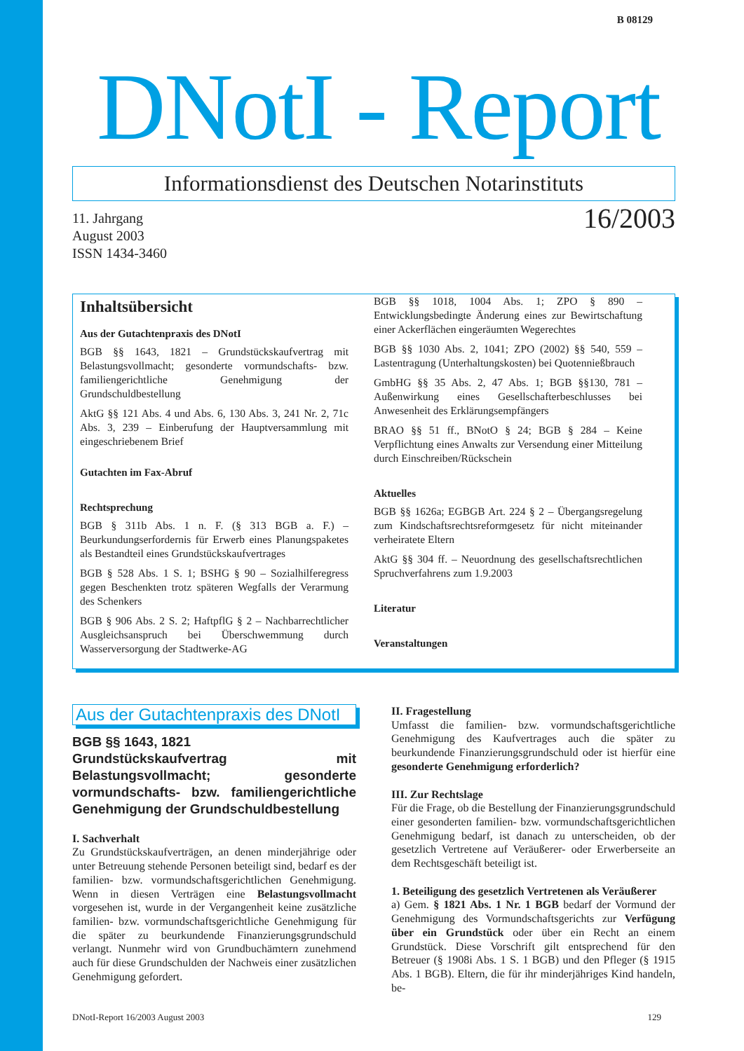B 08129
DNotI - Report
Informationsdienst des Deutschen Notarinstituts
11. Jahrgang
August 2003
ISSN 1434-3460
16/2003
Inhaltsübersicht
Aus der Gutachtenpraxis des DNotI
BGB §§ 1643, 1821 – Grundstückskaufvertrag mit Belastungsvollmacht; gesonderte vormundschafts- bzw. familiengerichtliche Genehmigung der Grundschuldbestellung
AktG §§ 121 Abs. 4 und Abs. 6, 130 Abs. 3, 241 Nr. 2, 71c Abs. 3, 239 – Einberufung der Hauptversammlung mit eingeschriebenem Brief
Gutachten im Fax-Abruf
Rechtsprechung
BGB § 311b Abs. 1 n. F. (§ 313 BGB a. F.) – Beurkundungserfordernis für Erwerb eines Planungspaketes als Bestandteil eines Grundstückskaufvertrages
BGB § 528 Abs. 1 S. 1; BSHG § 90 – Sozialhilferegress gegen Beschenkten trotz späteren Wegfalls der Verarmung des Schenkers
BGB § 906 Abs. 2 S. 2; HaftpflG § 2 – Nachbarrechtlicher Ausgleichsanspruch bei Überschwemmung durch Wasserversorgung der Stadtwerke-AG
BGB §§ 1018, 1004 Abs. 1; ZPO § 890 – Entwicklungsbedingte Änderung eines zur Bewirtschaftung einer Ackerflächen eingeräumten Wegerechtes
BGB §§ 1030 Abs. 2, 1041; ZPO (2002) §§ 540, 559 – Lastentragung (Unterhaltungskosten) bei Quotennießbrauch
GmbHG §§ 35 Abs. 2, 47 Abs. 1; BGB §§130, 781 – Außenwirkung eines Gesellschafterbeschlusses bei Anwesenheit des Erklärungsempfängers
BRAO §§ 51 ff., BNotO § 24; BGB § 284 – Keine Verpflichtung eines Anwalts zur Versendung einer Mitteilung durch Einschreiben/Rückschein
Aktuelles
BGB §§ 1626a; EGBGB Art. 224 § 2 – Übergangsregelung zum Kindschaftsrechtsreformgesetz für nicht miteinander verheiratete Eltern
AktG §§ 304 ff. – Neuordnung des gesellschaftsrechtlichen Spruchverfahrens zum 1.9.2003
Literatur
Veranstaltungen
Aus der Gutachtenpraxis des DNotI
BGB §§ 1643, 1821
Grundstückskaufvertrag mit Belastungsvollmacht; gesonderte vormundschafts- bzw. familiengerichtliche Genehmigung der Grundschuldbestellung
I. Sachverhalt
Zu Grundstückskaufverträgen, an denen minderjährige oder unter Betreuung stehende Personen beteiligt sind, bedarf es der familien- bzw. vormundschaftsgerichtlichen Genehmigung. Wenn in diesen Verträgen eine Belastungsvollmacht vorgesehen ist, wurde in der Vergangenheit keine zusätzliche familien- bzw. vormundschaftsgerichtliche Genehmigung für die später zu beurkundende Finanzierungsgrundschuld verlangt. Nunmehr wird von Grundbuchämtern zunehmend auch für diese Grundschulden der Nachweis einer zusätzlichen Genehmigung gefordert.
II. Fragestellung
Umfasst die familien- bzw. vormundschaftsgerichtliche Genehmigung des Kaufvertrages auch die später zu beurkundende Finanzierungsgrundschuld oder ist hierfür eine gesonderte Genehmigung erforderlich?
III. Zur Rechtslage
Für die Frage, ob die Bestellung der Finanzierungsgrundschuld einer gesonderten familien- bzw. vormundschaftsgerichtlichen Genehmigung bedarf, ist danach zu unterscheiden, ob der gesetzlich Vertretene auf Veräußerer- oder Erwerberseite an dem Rechtsgeschäft beteiligt ist.
1. Beteiligung des gesetzlich Vertretenen als Veräußerer
a) Gem. § 1821 Abs. 1 Nr. 1 BGB bedarf der Vormund der Genehmigung des Vormundschaftsgerichts zur Verfügung über ein Grundstück oder über ein Recht an einem Grundstück. Diese Vorschrift gilt entsprechend für den Betreuer (§ 1908i Abs. 1 S. 1 BGB) und den Pfleger (§ 1915 Abs. 1 BGB). Eltern, die für ihr minderjähriges Kind handeln, be-
DNotI-Report 16/2003 August 2003 129